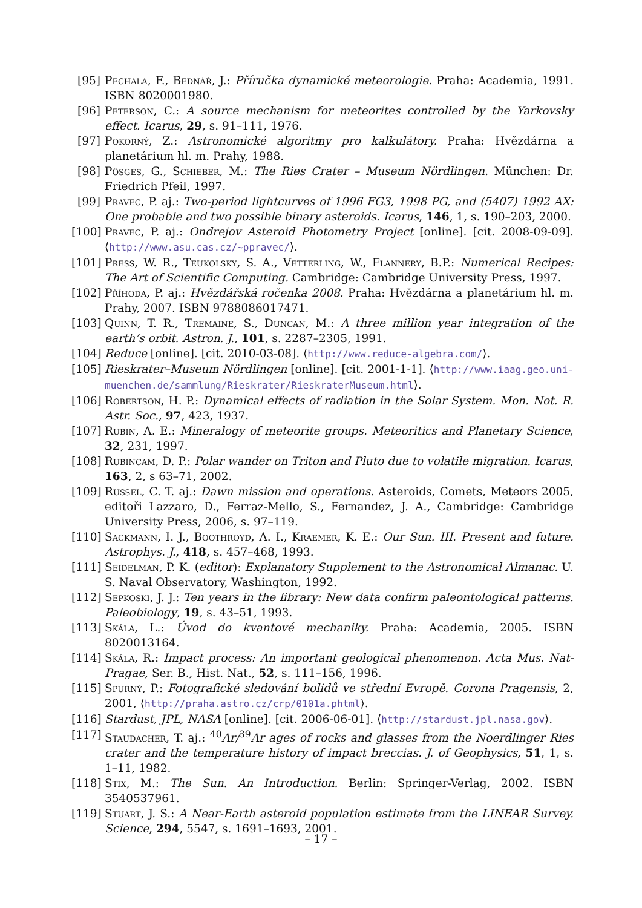[95] Pechala, F., Bednář, J.: Příručka dynamické meteorologie. Praha: Academia, 1991. ISBN 8020001980.
[96] Peterson, C.: A source mechanism for meteorites controlled by the Yarkovsky effect. Icarus, 29, s. 91–111, 1976.
[97] Pokorný, Z.: Astronomické algoritmy pro kalkulátory. Praha: Hvězdárna a planetárium hl. m. Prahy, 1988.
[98] Pösges, G., Schieber, M.: The Ries Crater – Museum Nördlingen. München: Dr. Friedrich Pfeil, 1997.
[99] Pravec, P. aj.: Two-period lightcurves of 1996 FG3, 1998 PG, and (5407) 1992 AX: One probable and two possible binary asteroids. Icarus, 146, 1, s. 190–203, 2000.
[100]
Pravec, P. aj.: Ondrejov Asteroid Photometry Project [online]. [cit. 2008-09-09]. ⟨http://www.asu.cas.cz/~ppravec/⟩.
[101]
Press, W. R., Teukolsky, S. A., Vetterling, W., Flannery, B.P.: Numerical Recipes: The Art of Scientific Computing. Cambridge: Cambridge University Press, 1997.
[102]
Příhoda, P. aj.: Hvězdářská ročenka 2008. Praha: Hvězdárna a planetárium hl. m. Prahy, 2007. ISBN 9788086017471.
[103]
Quinn, T. R., Tremaine, S., Duncan, M.: A three million year integration of the earth’s orbit. Astron. J., 101, s. 2287–2305, 1991.
[104]
Reduce [online]. [cit. 2010-03-08]. ⟨http://www.reduce-algebra.com/⟩.
[105]
Rieskrater–Museum Nördlingen [online]. [cit. 2001-1-1]. ⟨http://www.iaag.geo.uni-muenchen.de/sammlung/Rieskrater/RieskraterMuseum.html⟩.
[106]
Robertson, H. P.: Dynamical effects of radiation in the Solar System. Mon. Not. R. Astr. Soc., 97, 423, 1937.
[107]
Rubin, A. E.: Mineralogy of meteorite groups. Meteoritics and Planetary Science, 32, 231, 1997.
[108]
Rubincam, D. P.: Polar wander on Triton and Pluto due to volatile migration. Icarus, 163, 2, s 63–71, 2002.
[109]
Russel, C. T. aj.: Dawn mission and operations. Asteroids, Comets, Meteors 2005, editoři Lazzaro, D., Ferraz-Mello, S., Fernandez, J. A., Cambridge: Cambridge University Press, 2006, s. 97–119.
[110]
Sackmann, I. J., Boothroyd, A. I., Kraemer, K. E.: Our Sun. III. Present and future. Astrophys. J., 418, s. 457–468, 1993.
[111]
Seidelman, P. K. (editor): Explanatory Supplement to the Astronomical Almanac. U. S. Naval Observatory, Washington, 1992.
[112]
Sepkoski, J. J.: Ten years in the library: New data confirm paleontological patterns. Paleobiology, 19, s. 43–51, 1993.
[113]
Skála, L.: Úvod do kvantové mechaniky. Praha: Academia, 2005. ISBN 8020013164.
[114]
Skála, R.: Impact process: An important geological phenomenon. Acta Mus. Nat-Pragae, Ser. B., Hist. Nat., 52, s. 111–156, 1996.
[115]
Spurný, P.: Fotografické sledování bolidů ve střední Evropě. Corona Pragensis, 2, 2001, ⟨http://praha.astro.cz/crp/0101a.phtml⟩.
[116]
Stardust, JPL, NASA [online]. [cit. 2006-06-01]. ⟨http://stardust.jpl.nasa.gov⟩.
[117]
Staudacher, T. aj.: <sup>40</sup>Ar/<sup>39</sup>Ar ages of rocks and glasses from the Noerdlinger Ries crater and the temperature history of impact breccias. J. of Geophysics, 51, 1, s. 1–11, 1982.
[118]
Stix, M.: The Sun. An Introduction. Berlin: Springer-Verlag, 2002. ISBN 3540537961.
[119]
Stuart, J. S.: A Near-Earth asteroid population estimate from the LINEAR Survey. Science, 294, 5547, s. 1691–1693, 2001.
– 17 –